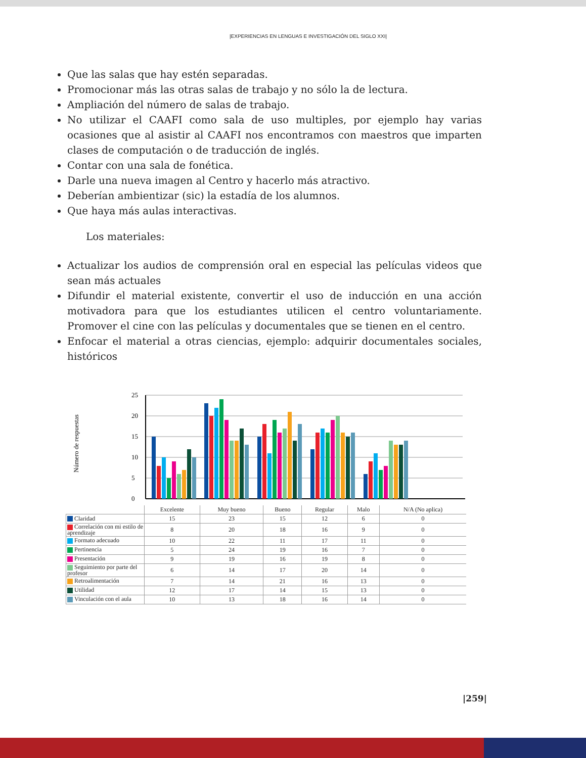|EXPERIENCIAS EN LENGUAS E INVESTIGACIÓN DEL SIGLO XXI|
Que las salas que hay estén separadas.
Promocionar más las otras salas de trabajo y no sólo la de lectura.
Ampliación del número de salas de trabajo.
No utilizar el CAAFI como sala de uso multiples, por ejemplo hay varias ocasiones que al asistir al CAAFI nos encontramos con maestros que imparten clases de computación o de traducción de inglés.
Contar con una sala de fonética.
Darle una nueva imagen al Centro y hacerlo más atractivo.
Deberían ambientizar (sic) la estadía de los alumnos.
Que haya más aulas interactivas.
Los materiales:
Actualizar los audios de comprensión oral en especial las películas videos que sean más actuales
Difundir el material existente, convertir el uso de inducción en una acción motivadora para que los estudiantes utilicen el centro voluntariamente. Promover el cine con las películas y documentales que se tienen en el centro.
Enfocar el material a otras ciencias, ejemplo: adquirir documentales sociales, históricos
Número de respuestas
25
20
15
10
5
0
| | Excelente | Muy bueno | Bueno | Regular | Malo | N/A (No aplica) |
| --- | --- | --- | --- | --- | --- | --- |
| Claridad | 15 | 23 | 15 | 12 | 6 | 0 |
| Correlación con mi estilo de aprendizaje | 8 | 20 | 18 | 16 | 9 | 0 |
| Formato adecuado | 10 | 22 | 11 | 17 | 11 | 0 |
| Pertinencia | 5 | 24 | 19 | 16 | 7 | 0 |
| Presentación | 9 | 19 | 16 | 19 | 8 | 0 |
| Seguimiento por parte del profesor | 6 | 14 | 17 | 20 | 14 | 0 |
| Retroalimentación | 7 | 14 | 21 | 16 | 13 | 0 |
| Utilidad | 12 | 17 | 14 | 15 | 13 | 0 |
| Vinculación con el aula | 10 | 13 | 18 | 16 | 14 | 0 |
|259|